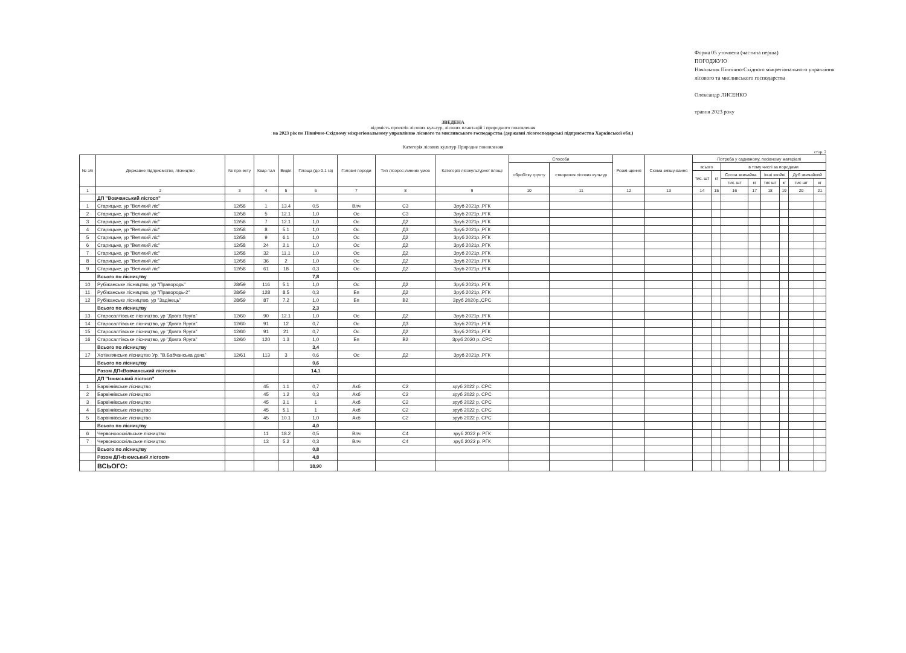Форма 05 уточнена (частина перша)
ПОГОДЖУЮ
Начальник Північно-Східного міжрегіонального управління
лісового та мисливського господарства
Олександр ЛИСЕНКО
травня 2023 року
ЗВЕДЕНА
відомість проектів лісових культур, лісових плантацій і природного поновлення
на 2023 рік по Північно-Східному міжрегіональному управлінню лісового та мисливського господарства (державні лісогосподарські підприємства Харківської обл.)
Категорія лісових культур Природне поновлення
стор. 2
| № з/п | Державне підприємство, лісництво | № про-екту | Квар-тал | Виділ | Площа (до 0.1 га) | Головні породи | Тип лісорос-линних умов | Категорія лісокультурної площі | Способи | | Розмі-щення | Схема змішу-вання | Потреба у садивному, посівному матеріалі | | | | | | | |
| --- | --- | --- | --- | --- | --- | --- | --- | --- | --- | --- | --- | --- | --- | --- | --- | --- | --- | --- | --- | --- |
| | | | | | | | | | обробітку грунту | створення лісових культур | | | всього | | в тому числі за породами | | | | | |
| | | | | | | | | | | | | | тис. шт | кг | Сосна звичайна | | Інші хвойні | | Дуб звичайний | |
| | | | | | | | | | | | | | | | тис. шт | кг | тис шт | кг | тис шт | кг |
| 1 | 2 | 3 | 4 | 5 | 6 | 7 | 8 | 9 | 10 | 11 | 12 | 13 | 14 | 15 | 16 | 17 | 18 | 19 | 20 | 21 |
| | ДП "Вовчанський лісгосп" | | | | | | | | | | | | | | | | | | | |
| 1 | Старицьке, ур "Великий ліс" | 12/58 | 1 | 13.4 | 0,5 | Влч | С3 | Зруб 2021р.,РГК | | | | | | | | | | | | |
| 2 | Старицьке, ур "Великий ліс" | 12/58 | 5 | 12.1 | 1,0 | Ос | С3 | Зруб 2021р.,РГК | | | | | | | | | | | | |
| 3 | Старицьке, ур "Великий ліс" | 12/58 | 7 | 12.1 | 1,0 | Ос | Д2 | Зруб 2021р.,РГК | | | | | | | | | | | | |
| 4 | Старицьке, ур "Великий ліс" | 12/58 | 8 | 5.1 | 1,0 | Ос | Д3 | Зруб 2021р.,РГК | | | | | | | | | | | | |
| 5 | Старицьке, ур "Великий ліс" | 12/58 | 9 | 6.1 | 1,0 | Ос | Д2 | Зруб 2021р.,РГК | | | | | | | | | | | | |
| 6 | Старицьке, ур "Великий ліс" | 12/58 | 24 | 2.1 | 1,0 | Ос | Д2 | Зруб 2021р.,РГК | | | | | | | | | | | | |
| 7 | Старицьке, ур "Великий ліс" | 12/58 | 32 | 11.1 | 1,0 | Ос | Д2 | Зруб 2021р.,РГК | | | | | | | | | | | | |
| 8 | Старицьке, ур "Великий ліс" | 12/58 | 36 | 2 | 1,0 | Ос | Д2 | Зруб 2021р.,РГК | | | | | | | | | | | | |
| 9 | Старицьке, ур "Великий ліс" | 12/58 | 61 | 18 | 0,3 | Ос | Д2 | Зруб 2021р.,РГК | | | | | | | | | | | | |
| | Всього по лісництву | | | | 7,8 | | | | | | | | | | | | | | | |
| 10 | Рубіжанське лісництво, ур "Правородь" | 28/59 | 116 | 5.1 | 1,0 | Ос | Д2 | Зруб 2021р.,РГК | | | | | | | | | | | | |
| 11 | Рубіжанське лісництво, ур "Правородь-2" | 28/59 | 128 | 8.5 | 0,3 | Бп | Д2 | Зруб 2021р.,РГК | | | | | | | | | | | | |
| 12 | Рубіжанське лісництво, ур "Задінець" | 28/59 | 87 | 7.2 | 1,0 | Бп | В2 | Зруб 2020р.,СРС | | | | | | | | | | | | |
| | Всього по лісництву | | | | 2,3 | | | | | | | | | | | | | | | |
| 13 | Старосалтівське лісництво, ур "Довга Яруга" | 12/60 | 90 | 12.1 | 1,0 | Ос | Д2 | Зруб 2021р.,РГК | | | | | | | | | | | | |
| 14 | Старосалтівське лісництво, ур "Довга Яруга" | 12/60 | 91 | 12 | 0,7 | Ос | Д3 | Зруб 2021р.,РГК | | | | | | | | | | | | |
| 15 | Старосалтівське лісництво, ур "Довга Яруга" | 12/60 | 91 | 21 | 0,7 | Ос | Д2 | Зруб 2021р.,РГК | | | | | | | | | | | | |
| 16 | Старосалтівське лісництво, ур "Довга Яруга" | 12/60 | 120 | 1.3 | 1,0 | Бп | В2 | Зруб 2020 р.,СРС | | | | | | | | | | | | |
| | Всього по лісництву | | | | 3,4 | | | | | | | | | | | | | | | |
| 17 | Хотімлянське лісництво Ур. "В.Бабчанська дача" | 12/61 | 113 | 3 | 0,6 | Ос | Д2 | Зруб 2021р.,РГК | | | | | | | | | | | | |
| | Всього по лісництву | | | | 0,6 | | | | | | | | | | | | | | | |
| | Разом ДП«Вовчанський лісгосп» | | | | 14,1 | | | | | | | | | | | | | | | |
| | ДП "Ізюмський лісгосп" | | | | | | | | | | | | | | | | | | | |
| 1 | Барвінківське лісництво | | 45 | 1.1 | 0,7 | Акб | С2 | зруб 2022 р. СРС | | | | | | | | | | | | |
| 2 | Барвінківське лісництво | | 45 | 1.2 | 0,3 | Акб | С2 | зруб 2022 р. СРС | | | | | | | | | | | | |
| 3 | Барвінківське лісництво | | 45 | 3.1 | 1 | Акб | С2 | зруб 2022 р. СРС | | | | | | | | | | | | |
| 4 | Барвінківське лісництво | | 45 | 5.1 | 1 | Акб | С2 | зруб 2022 р. СРС | | | | | | | | | | | | |
| 5 | Барвінківське лісництво | | 45 | 10.1 | 1,0 | Акб | С2 | зруб 2022 р. СРС | | | | | | | | | | | | |
| | Всього по лісництву | | | | 4,0 | | | | | | | | | | | | | | | |
| 6 | Червоноооскільське лісництво | | 11 | 18.2 | 0,5 | Влч | С4 | зруб 2022 р. РГК | | | | | | | | | | | | |
| 7 | Червоноооскільське лісництво | | 13 | 5.2 | 0,3 | Влч | С4 | зруб 2022 р. РГК | | | | | | | | | | | | |
| | Всього по лісництву | | | | 0,8 | | | | | | | | | | | | | | | |
| | Разом ДП«Ізюмський лісгосп» | | | | 4,8 | | | | | | | | | | | | | | | |
| | ВСЬОГО: | | | | 18,90 | | | | | | | | | | | | | | | |